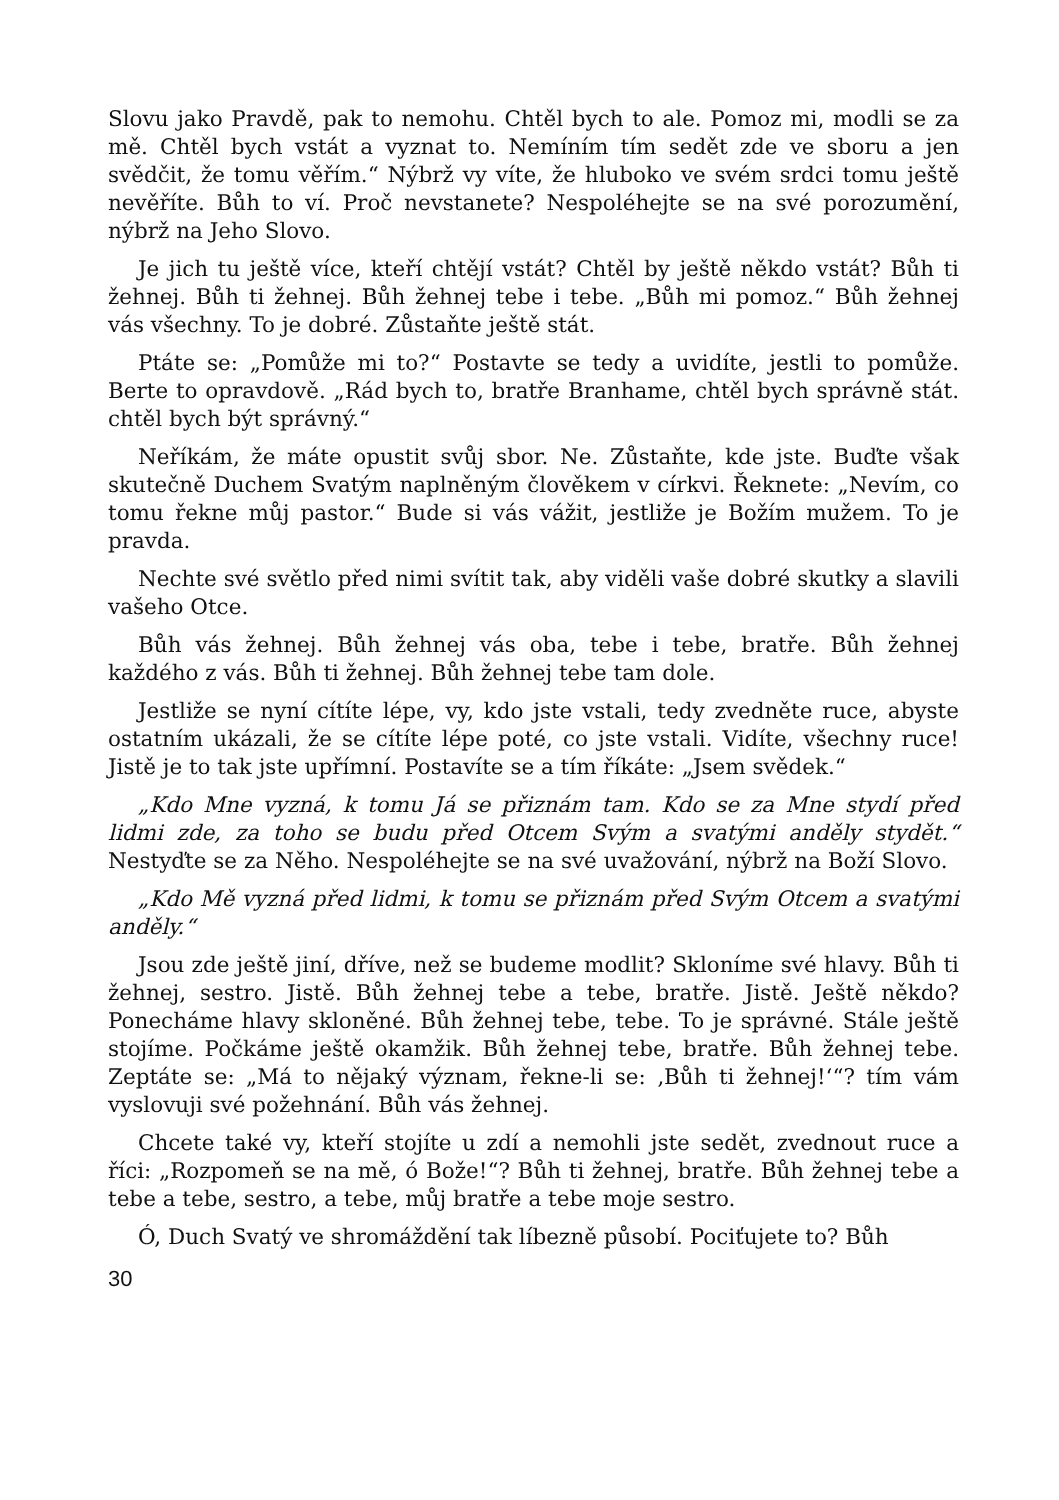Slovu jako Pravdě, pak to nemohu. Chtěl bych to ale. Pomoz mi, modli se za mě. Chtěl bych vstát a vyznat to. Nemíním tím sedět zde ve sboru a jen svědčit, že tomu věřím.“ Nýbrž vy víte, že hluboko ve svém srdci tomu ještě nevěříte. Bůh to ví. Proč nevstanete? Nespoléhejte se na své porozumění, nýbrž na Jeho Slovo.
Je jich tu ještě více, kteří chtějí vstát? Chtěl by ještě někdo vstát? Bůh ti žehnej. Bůh ti žehnej. Bůh žehnej tebe i tebe. „Bůh mi pomoz.“ Bůh žehnej vás všechny. To je dobré. Zůstaňte ještě stát.
Ptáte se: „Pomůže mi to?“ Postavte se tedy a uvidíte, jestli to pomůže. Berte to opravdově. „Rád bych to, bratře Branhame, chtěl bych správně stát. chtěl bych být správný.“
Neříkám, že máte opustit svůj sbor. Ne. Zůstaňte, kde jste. Buďte však skutečně Duchem Svatým naplněným člověkem v církvi. Řeknete: „Nevím, co tomu řekne můj pastor.“ Bude si vás vážit, jestliže je Božím mužem. To je pravda.
Nechte své světlo před nimi svítit tak, aby viděli vaše dobré skutky a slavili vašeho Otce.
Bůh vás žehnej. Bůh žehnej vás oba, tebe i tebe, bratře. Bůh žehnej každého z vás. Bůh ti žehnej. Bůh žehnej tebe tam dole.
Jestliže se nyní cítíte lépe, vy, kdo jste vstali, tedy zvedněte ruce, abyste ostatním ukázali, že se cítíte lépe poté, co jste vstali. Vidíte, všechny ruce! Jistě je to tak jste upřímní. Postavíte se a tím říkáte: „Jsem svědek.“
„Kdo Mne vyzná, k tomu Já se přiznám tam. Kdo se za Mne stydí před lidmi zde, za toho se budu před Otcem Svým a svatými anděly stydět.“ Nestyďte se za Něho. Nespoléhejte se na své uvažování, nýbrž na Boží Slovo.
„Kdo Mě vyzná před lidmi, k tomu se přiznám před Svým Otcem a svatými anděly.“
Jsou zde ještě jiní, dříve, než se budeme modlit? Skloníme své hlavy. Bůh ti žehnej, sestro. Jistě. Bůh žehnej tebe a tebe, bratře. Jistě. Ještě někdo? Ponecháme hlavy skloněné. Bůh žehnej tebe, tebe. To je správné. Stále ještě stojíme. Počkáme ještě okamžik. Bůh žehnej tebe, bratře. Bůh žehnej tebe. Zeptáte se: „Má to nějaký význam, řekne-li se: ‚Bůh ti žehnej!‘“? tím vám vyslovuji své požehnání. Bůh vás žehnej.
Chcete také vy, kteří stojíte u zdí a nemohli jste sedět, zvednout ruce a říci: „Rozpomeň se na mě, ó Bože!“? Bůh ti žehnej, bratře. Bůh žehnej tebe a tebe a tebe, sestro, a tebe, můj bratře a tebe moje sestro.
Ó, Duch Svatý ve shromáždění tak líbezně působí. Pociťujete to? Bůh
30